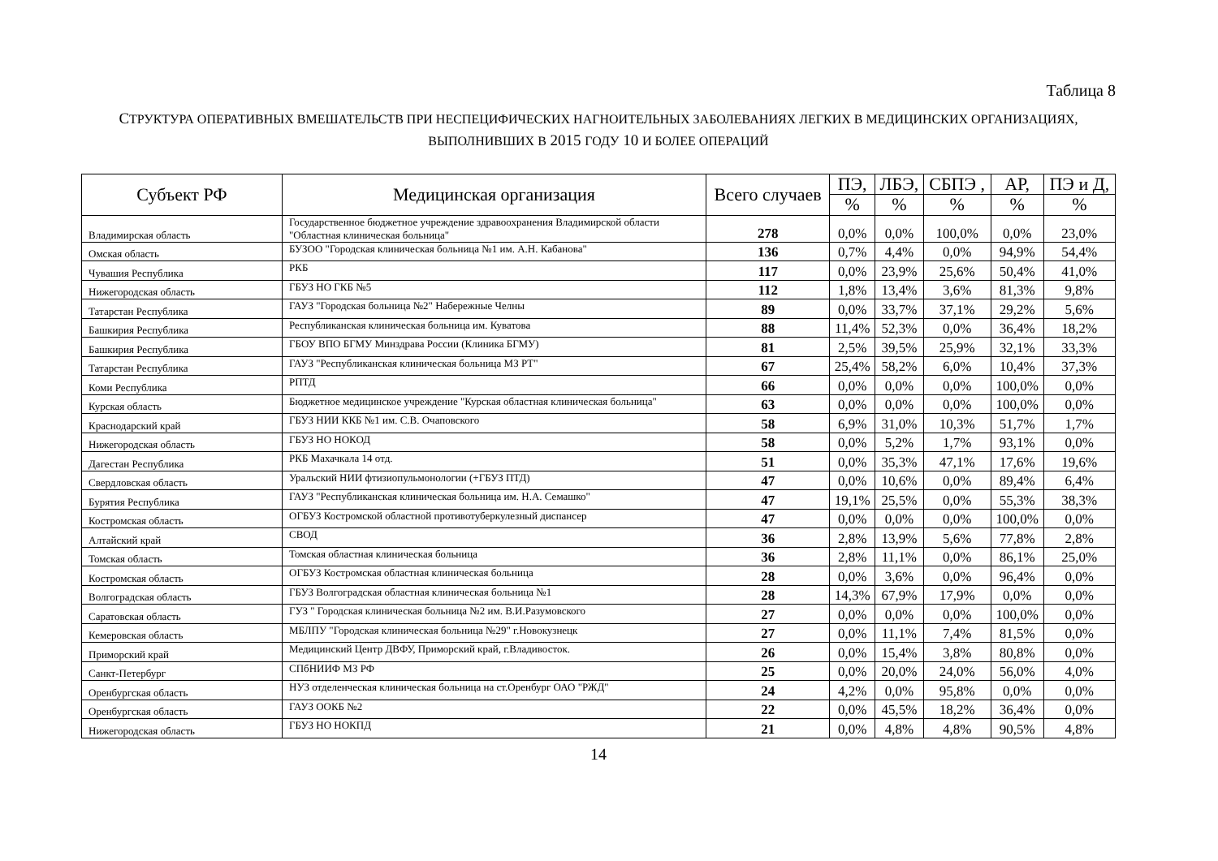Таблица 8
СТРУКТУРА ОПЕРАТИВНЫХ ВМЕШАТЕЛЬСТВ ПРИ НЕСПЕЦИФИЧЕСКИХ НАГНОИТЕЛЬНЫХ ЗАБОЛЕВАНИЯХ ЛЕГКИХ В МЕДИЦИНСКИХ ОРГАНИЗАЦИЯХ, ВЫПОЛНИВШИХ В 2015 ГОДУ 10 И БОЛЕЕ ОПЕРАЦИЙ
| Субъект РФ | Медицинская организация | Всего случаев | ПЭ, | ЛБЭ, | СБПЭ , | АР, | ПЭ и Д, |
| --- | --- | --- | --- | --- | --- | --- | --- |
| | | | % | % | % | % | % |
| Владимирская область | Государственное бюджетное учреждение здравоохранения Владимирской области "Областная клиническая больница" | 278 | 0,0% | 0,0% | 100,0% | 0,0% | 23,0% |
| Омская область | БУЗОО "Городская клиническая больница №1 им. А.Н. Кабанова" | 136 | 0,7% | 4,4% | 0,0% | 94,9% | 54,4% |
| Чувашия Республика | РКБ | 117 | 0,0% | 23,9% | 25,6% | 50,4% | 41,0% |
| Нижегородская область | ГБУЗ НО ГКБ №5 | 112 | 1,8% | 13,4% | 3,6% | 81,3% | 9,8% |
| Татарстан Республика | ГАУЗ "Городская больница №2" Набережные Челны | 89 | 0,0% | 33,7% | 37,1% | 29,2% | 5,6% |
| Башкирия Республика | Республиканская клиническая больница им. Куватова | 88 | 11,4% | 52,3% | 0,0% | 36,4% | 18,2% |
| Башкирия Республика | ГБОУ ВПО БГМУ Минздрава России (Клиника БГМУ) | 81 | 2,5% | 39,5% | 25,9% | 32,1% | 33,3% |
| Татарстан Республика | ГАУЗ "Республиканская клиническая больница МЗ РТ" | 67 | 25,4% | 58,2% | 6,0% | 10,4% | 37,3% |
| Коми Республика | РПТД | 66 | 0,0% | 0,0% | 0,0% | 100,0% | 0,0% |
| Курская область | Бюджетное медицинское учреждение "Курская областная клиническая больница" | 63 | 0,0% | 0,0% | 0,0% | 100,0% | 0,0% |
| Краснодарский край | ГБУЗ НИИ ККБ №1 им. С.В. Очаповского | 58 | 6,9% | 31,0% | 10,3% | 51,7% | 1,7% |
| Нижегородская область | ГБУЗ НО НОКОД | 58 | 0,0% | 5,2% | 1,7% | 93,1% | 0,0% |
| Дагестан Республика | РКБ Махачкала 14 отд. | 51 | 0,0% | 35,3% | 47,1% | 17,6% | 19,6% |
| Свердловская область | Уральский НИИ фтизиопульмонологии (+ГБУЗ ПТД) | 47 | 0,0% | 10,6% | 0,0% | 89,4% | 6,4% |
| Бурятия Республика | ГАУЗ "Республиканская клиническая больница им. Н.А. Семашко" | 47 | 19,1% | 25,5% | 0,0% | 55,3% | 38,3% |
| Костромская область | ОГБУЗ Костромской областной противотуберкулезный диспансер | 47 | 0,0% | 0,0% | 0,0% | 100,0% | 0,0% |
| Алтайский край | СВОД | 36 | 2,8% | 13,9% | 5,6% | 77,8% | 2,8% |
| Томская область | Томская областная клиническая больница | 36 | 2,8% | 11,1% | 0,0% | 86,1% | 25,0% |
| Костромская область | ОГБУЗ Костромская областная клиническая больница | 28 | 0,0% | 3,6% | 0,0% | 96,4% | 0,0% |
| Волгоградская область | ГБУЗ Волгоградская областная клиническая больница №1 | 28 | 14,3% | 67,9% | 17,9% | 0,0% | 0,0% |
| Саратовская область | ГУЗ " Городская клиническая больница №2 им. В.И.Разумовского | 27 | 0,0% | 0,0% | 0,0% | 100,0% | 0,0% |
| Кемеровская область | МБЛПУ "Городская клиническая больница №29" г.Новокузнецк | 27 | 0,0% | 11,1% | 7,4% | 81,5% | 0,0% |
| Приморский край | Медицинский Центр ДВФУ, Приморский край, г.Владивосток. | 26 | 0,0% | 15,4% | 3,8% | 80,8% | 0,0% |
| Санкт-Петербург | СПбНИИФ МЗ РФ | 25 | 0,0% | 20,0% | 24,0% | 56,0% | 4,0% |
| Оренбургская область | НУЗ отделенческая клиническая больница на ст.Оренбург ОАО "РЖД" | 24 | 4,2% | 0,0% | 95,8% | 0,0% | 0,0% |
| Оренбургская область | ГАУЗ ООКБ №2 | 22 | 0,0% | 45,5% | 18,2% | 36,4% | 0,0% |
| Нижегородская область | ГБУЗ НО НОКПД | 21 | 0,0% | 4,8% | 4,8% | 90,5% | 4,8% |
14